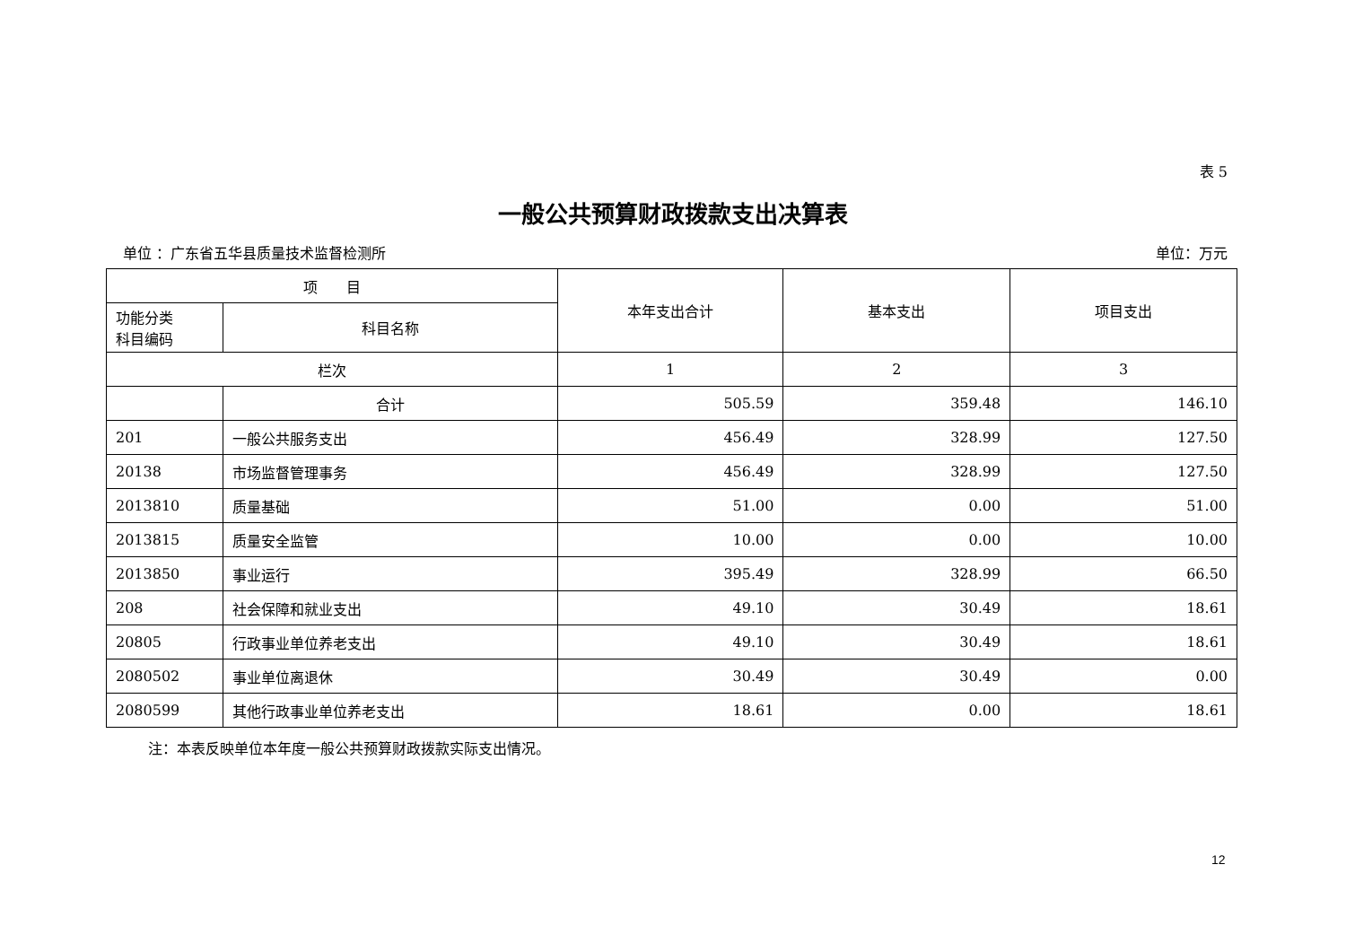表 5
一般公共预算财政拨款支出决算表
单位 ：广东省五华县质量技术监督检测所 单位：万元
| 项 目 | | 本年支出合计 | 基本支出 | 项目支出 |
| --- | --- | --- | --- | --- |
| 功能分类 科目编码 | 科目名称 | | | |
| 栏次 | | 1 | 2 | 3 |
| | 合计 | 505.59 | 359.48 | 146.10 |
| 201 | 一般公共服务支出 | 456.49 | 328.99 | 127.50 |
| 20138 | 市场监督管理事务 | 456.49 | 328.99 | 127.50 |
| 2013810 | 质量基础 | 51.00 | 0.00 | 51.00 |
| 2013815 | 质量安全监管 | 10.00 | 0.00 | 10.00 |
| 2013850 | 事业运行 | 395.49 | 328.99 | 66.50 |
| 208 | 社会保障和就业支出 | 49.10 | 30.49 | 18.61 |
| 20805 | 行政事业单位养老支出 | 49.10 | 30.49 | 18.61 |
| 2080502 | 事业单位离退休 | 30.49 | 30.49 | 0.00 |
| 2080599 | 其他行政事业单位养老支出 | 18.61 | 0.00 | 18.61 |
注：本表反映单位本年度一般公共预算财政拨款实际支出情况。
12